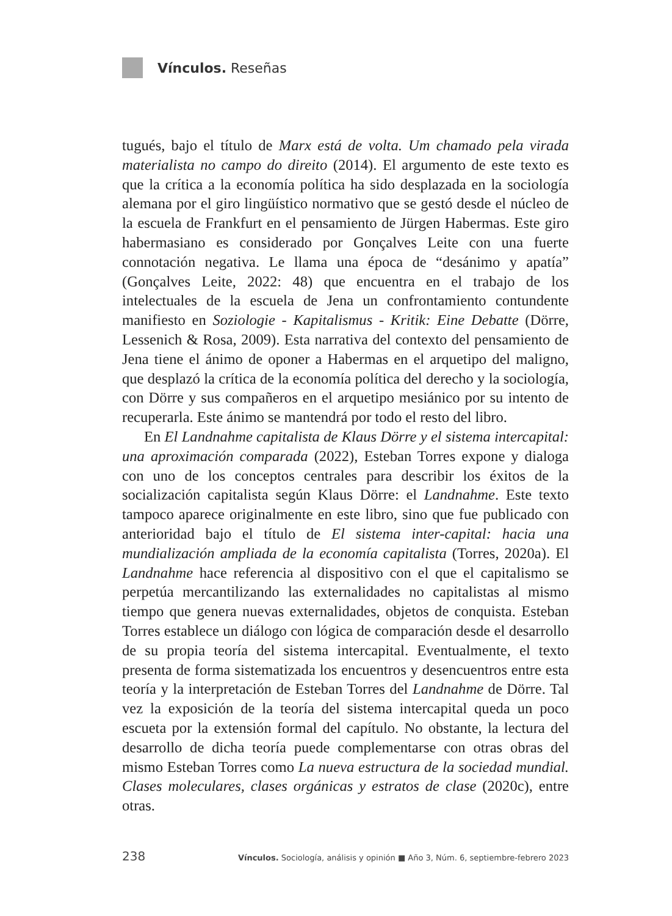Vínculos. Reseñas
tugués, bajo el título de Marx está de volta. Um chamado pela virada materialista no campo do direito (2014). El argumento de este texto es que la crítica a la economía política ha sido desplazada en la sociología alemana por el giro lingüístico normativo que se gestó desde el núcleo de la escuela de Frankfurt en el pensamiento de Jürgen Habermas. Este giro habermasiano es considerado por Gonçalves Leite con una fuerte connotación negativa. Le llama una época de “desánimo y apatía” (Gonçalves Leite, 2022: 48) que encuentra en el trabajo de los intelectuales de la escuela de Jena un confrontamiento contundente manifiesto en Soziologie - Kapitalismus - Kritik: Eine Debatte (Dörre, Lessenich & Rosa, 2009). Esta narrativa del contexto del pensamiento de Jena tiene el ánimo de oponer a Habermas en el arquetipo del maligno, que desplazó la crítica de la economía política del derecho y la sociología, con Dörre y sus compañeros en el arquetipo mesiánico por su intento de recuperarla. Este ánimo se mantendrá por todo el resto del libro.
En El Landnahme capitalista de Klaus Dörre y el sistema intercapital: una aproximación comparada (2022), Esteban Torres expone y dialoga con uno de los conceptos centrales para describir los éxitos de la socialización capitalista según Klaus Dörre: el Landnahme. Este texto tampoco aparece originalmente en este libro, sino que fue publicado con anterioridad bajo el título de El sistema inter-capital: hacia una mundialización ampliada de la economía capitalista (Torres, 2020a). El Landnahme hace referencia al dispositivo con el que el capitalismo se perpetúa mercantilizando las externalidades no capitalistas al mismo tiempo que genera nuevas externalidades, objetos de conquista. Esteban Torres establece un diálogo con lógica de comparación desde el desarrollo de su propia teoría del sistema intercapital. Eventualmente, el texto presenta de forma sistematizada los encuentros y desencuentros entre esta teoría y la interpretación de Esteban Torres del Landnahme de Dörre. Tal vez la exposición de la teoría del sistema intercapital queda un poco escueta por la extensión formal del capítulo. No obstante, la lectura del desarrollo de dicha teoría puede complementarse con otras obras del mismo Esteban Torres como La nueva estructura de la sociedad mundial. Clases moleculares, clases orgánicas y estratos de clase (2020c), entre otras.
238 Vínculos. Sociología, análisis y opinión ■ Año 3, Núm. 6, septiembre-febrero 2023